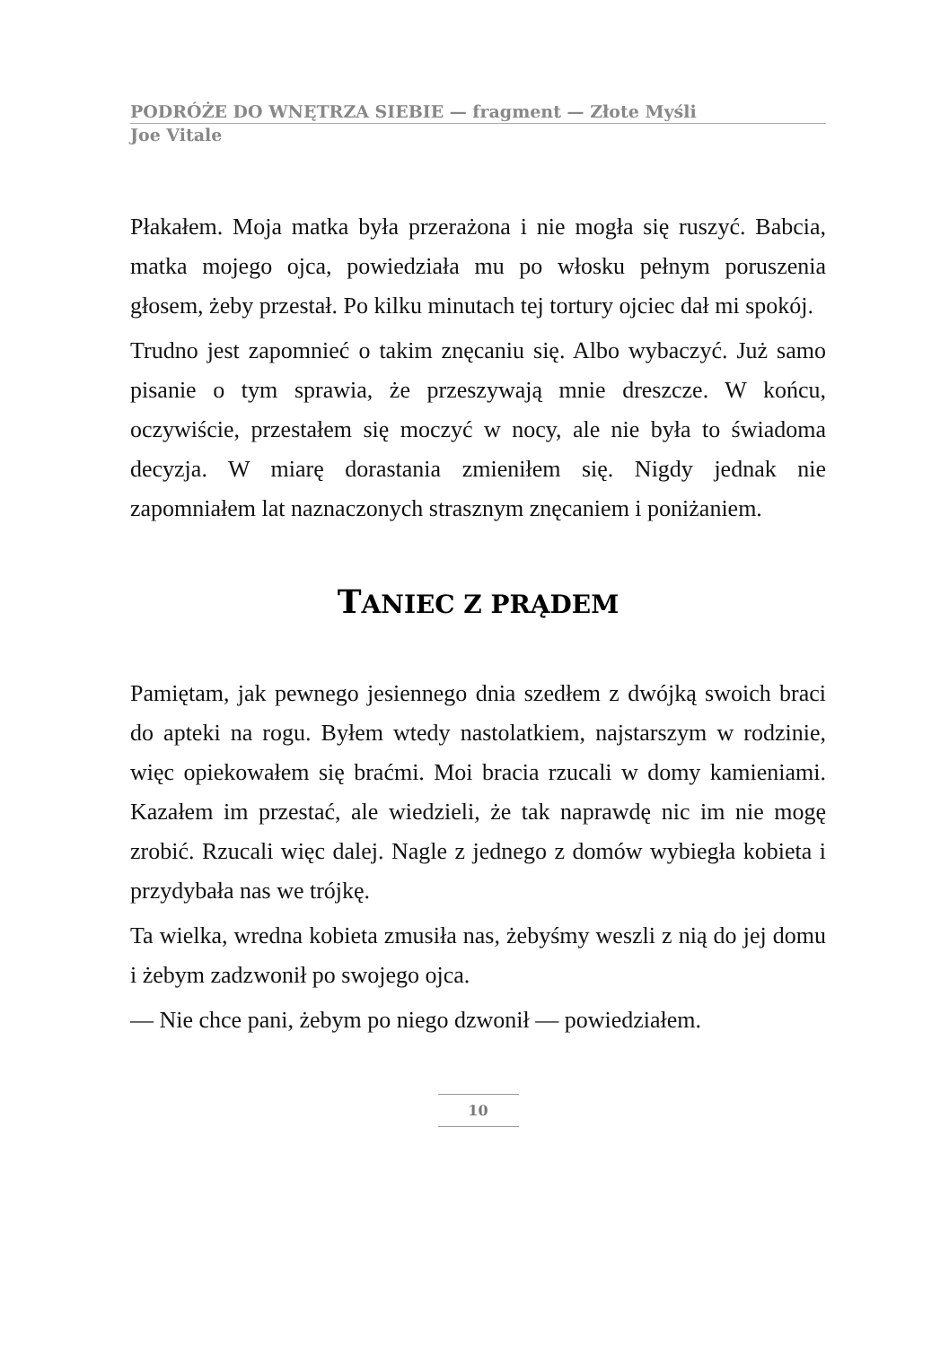PODRÓŻE DO WNĘTRZA SIEBIE — fragment — Złote Myśli
Joe Vitale
Płakałem. Moja matka była przerażona i nie mogła się ruszyć. Babcia, matka mojego ojca, powiedziała mu po włosku pełnym poruszenia głosem, żeby przestał. Po kilku minutach tej tortury ojciec dał mi spokój.
Trudno jest zapomnieć o takim znęcaniu się. Albo wybaczyć. Już samo pisanie o tym sprawia, że przeszywają mnie dreszcze. W końcu, oczywiście, przestałem się moczyć w nocy, ale nie była to świadoma decyzja. W miarę dorastania zmieniłem się. Nigdy jednak nie zapomniałem lat naznaczonych strasznym znęcaniem i poniżaniem.
TANIEC Z PRĄDEM
Pamiętam, jak pewnego jesiennego dnia szedłem z dwójką swoich braci do apteki na rogu. Byłem wtedy nastolatkiem, najstarszym w rodzinie, więc opiekowałem się braćmi. Moi bracia rzucali w domy kamieniami. Kazałem im przestać, ale wiedzieli, że tak naprawdę nic im nie mogę zrobić. Rzucali więc dalej. Nagle z jednego z domów wybiegła kobieta i przydybała nas we trójkę.
Ta wielka, wredna kobieta zmusiła nas, żebyśmy weszli z nią do jej domu i żebym zadzwonił po swojego ojca.
— Nie chce pani, żebym po niego dzwonił — powiedziałem.
10